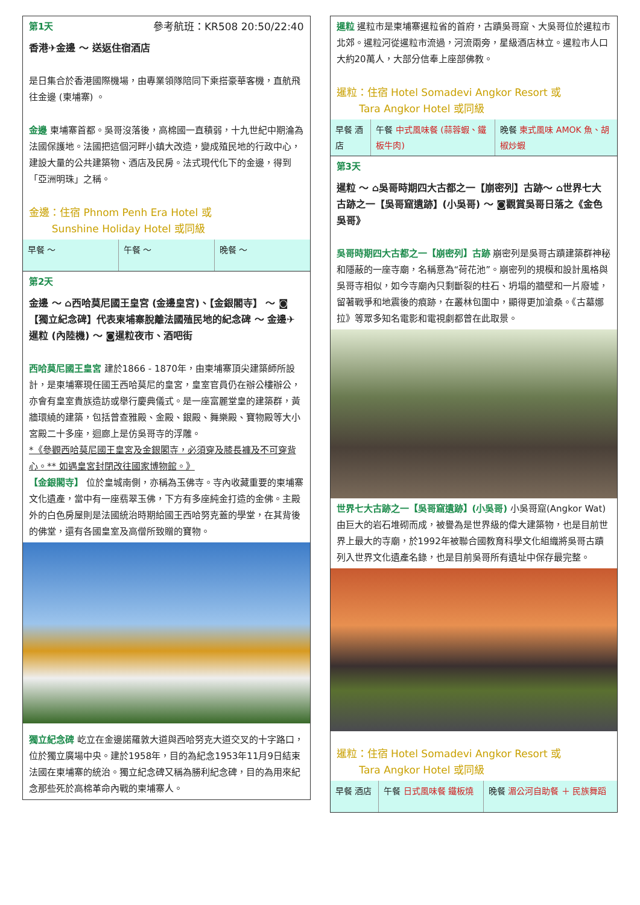第1天 參考航班：KR508 20:50/22:40
香港✈金邊 ～ 送返住宿酒店
是日集合於香港國際機場，由專業領隊陪同下乘搭豪華客機，直航飛往金邊 (柬埔寨) 。
金邊 柬埔寨首都。吳哥沒落後，高棉國一直積弱，十九世紀中期淪為法國保護地。法國把這個河畔小鎮大改造，變成殖民地的行政中心，建設大量的公共建築物、酒店及民房。法式現代化下的金邊，得到「亞洲明珠」之稱。
金邊：住宿 Phnom Penh Era Hotel 或
Sunshine Holiday Hotel 或同級
| 早餐 ～ | 午餐 ～ | 晚餐 ～ |
第2天
金邊 ～ ⌂西哈莫尼國王皇宮 (金邊皇宮)、【金銀閣寺】 ～ ◙【獨立紀念碑】代表柬埔寨脫離法國殖民地的紀念碑 ～ 金邊✈暹粒 (內陸機) ～ ◙暹粒夜市、酒吧街
西哈莫尼國王皇宮 建於1866 - 1870年，由柬埔寨頂尖建築師所設計，是柬埔寨現任國王西哈莫尼的皇宮，皇室官員仍在辦公樓辦公，亦會有皇室貴族造訪或舉行慶典儀式。是一座富麗堂皇的建築群，黃牆環繞的建築，包括曾查雅殿、金殿、銀殿、舞樂殿、寶物殿等大小宮殿二十多座，迴廊上是仿吳哥寺的浮雕。
*《參觀西哈莫尼國王皇宮及金銀閣寺，必須穿及膝長褲及不可穿背心。** 如遇皇宮封閉改往國家博物館。》
【金銀閣寺】 位於皇城南側，亦稱為玉佛寺。寺內收藏重要的柬埔寨文化遺產，當中有一座翡翠玉佛，下方有多座純金打造的金佛。主殿外的白色房屋則是法國統治時期給國王西哈努克蓋的學堂，在其背後的佛堂，還有各國皇室及高僧所致贈的寶物。
獨立紀念碑 屹立在金邊諾羅敦大道與西哈努克大道交叉的十字路口，位於獨立廣場中央。建於1958年，目的為紀念1953年11月9日結束法國在柬埔寨的統治。獨立紀念碑又稱為勝利紀念碑，目的為用來紀念那些死於高棉革命內戰的柬埔寨人。
暹粒 暹粒市是柬埔寨暹粒省的首府，古蹟吳哥窟、大吳哥位於暹粒市北郊。暹粒河從暹粒市流過，河流兩旁，星級酒店林立。暹粒市人口大約20萬人，大部分信奉上座部佛教。
暹粒：住宿 Hotel Somadevi Angkor Resort 或
Tara Angkor Hotel 或同級
| 早餐 酒店 | 午餐 中式風味餐 (蒜蓉蝦、鐵板牛肉) | 晚餐 柬式風味 AMOK 魚、胡椒炒蝦 |
第3天
暹粒 ～ ⌂吳哥時期四大古都之一【崩密列】古跡～ ⌂世界七大古跡之一【吳哥窟遺跡】(小吳哥) ～ ◙觀賞吳哥日落之《金色吳哥》
吳哥時期四大古都之一【崩密列】古跡 崩密列是吳哥古蹟建築群神秘和隱蔽的一座寺廟，名稱意為“荷花池”。崩密列的規模和設計風格與吳哥寺相似，如今寺廟內只剩斷裂的柱石、坍塌的牆壁和一片廢墟，留著戰爭和地震後的痕跡，在叢林包圍中，顯得更加滄桑。《古墓娜拉》等眾多知名電影和電視劇都曾在此取景。
世界七大古跡之一【吳哥窟遺跡】(小吳哥) 小吳哥窟(Angkor Wat)由巨大的岩石堆砌而成，被譽為是世界級的偉大建築物，也是目前世界上最大的寺廟，於1992年被聯合國教育科學文化組織將吳哥古蹟列入世界文化遺產名錄，也是目前吳哥所有遺址中保存最完整。
暹粒：住宿 Hotel Somadevi Angkor Resort 或
Tara Angkor Hotel 或同級
| 早餐 酒店 | 午餐 日式風味餐 鐵板燒 | 晚餐 湄公河自助餐 ＋ 民族舞蹈 |